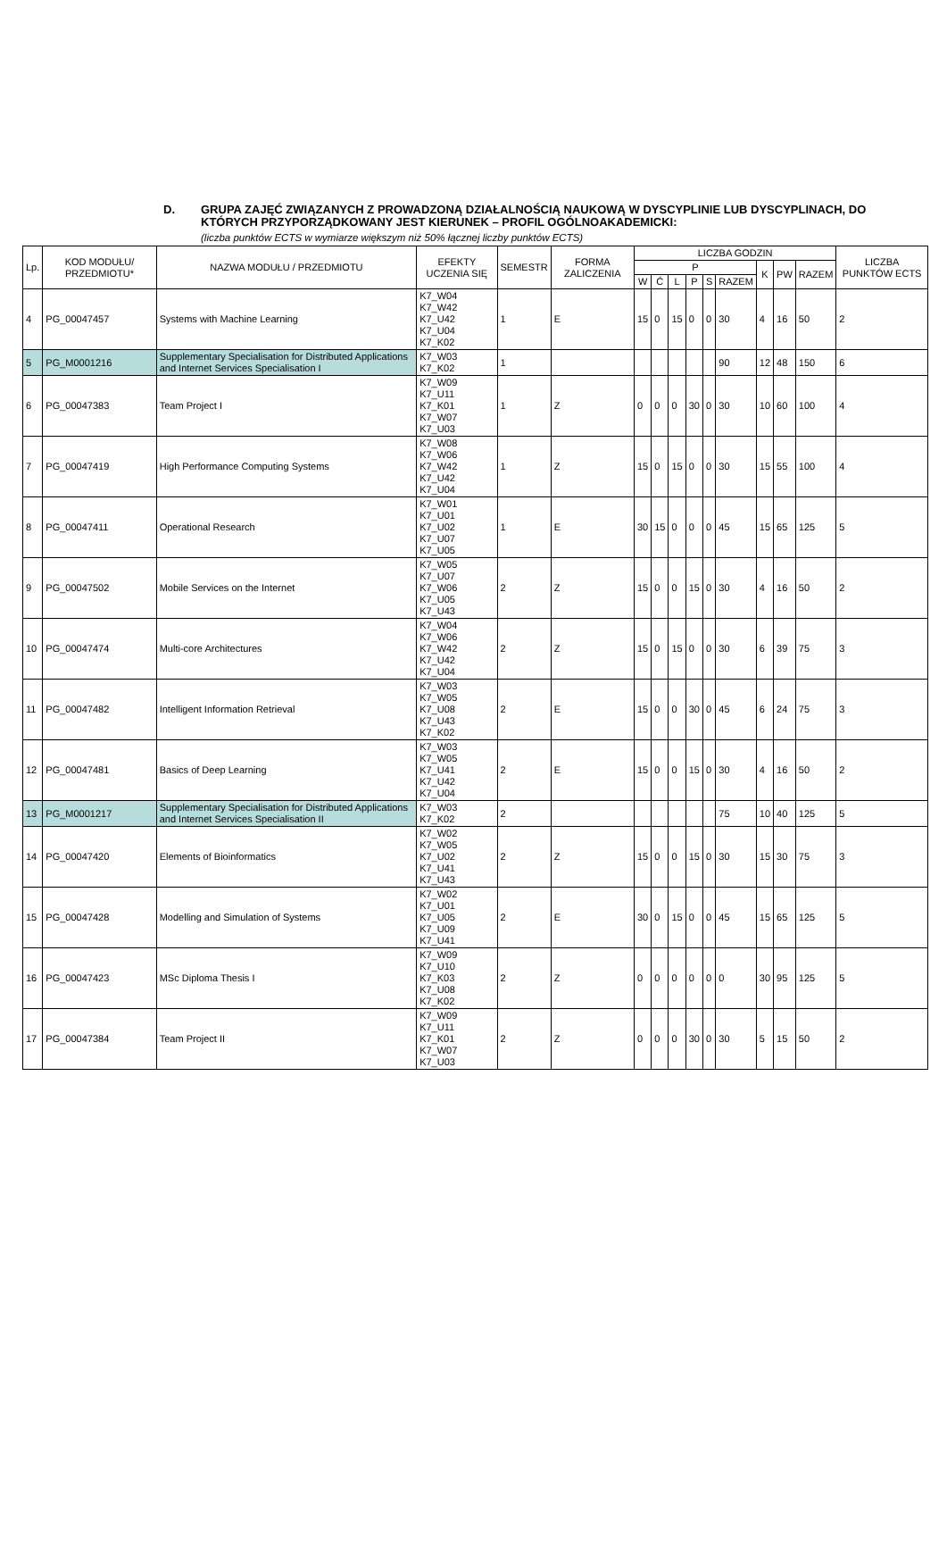D. GRUPA ZAJĘĆ ZWIĄZANYCH Z PROWADZONĄ DZIAŁALNOŚCIĄ NAUKOWĄ W DYSCYPLINIE LUB DYSCYPLINACH, DO KTÓRYCH PRZYPORZĄDKOWANY JEST KIERUNEK – PROFIL OGÓLNOAKADEMICKI:
(liczba punktów ECTS w wymiarze większym niż 50% łącznej liczby punktów ECTS)
| Lp. | KOD MODUŁU/ PRZEDMIOTU* | NAZWA MODUŁU / PRZEDMIOTU | EFEKTY UCZENIA SIĘ | SEMESTR | FORMA ZALICZENIA | LICZBA GODZIN | | | | | | | | | LICZBA PUNKTÓW ECTS |
| --- | --- | --- | --- | --- | --- | --- | --- | --- | --- | --- | --- | --- | --- | --- | --- |
| | | | | | | P | | | | | | K | PW | RAZEM | |
| | | | | | | W | Ć | L | P | S | RAZEM | | | | |
| 4 | PG_00047457 | Systems with Machine Learning | K7_W04 K7_W42 K7_U42 K7_U04 K7_K02 | 1 | E | 15 | 0 | 15 | 0 | 0 | 30 | 4 | 16 | 50 | 2 |
| 5 | PG_M0001216 | Supplementary Specialisation for Distributed Applications and Internet Services Specialisation I | K7_W03 K7_K02 | 1 | | | | | | | 90 | 12 | 48 | 150 | 6 |
| 6 | PG_00047383 | Team Project I | K7_W09 K7_U11 K7_K01 K7_W07 K7_U03 | 1 | Z | 0 | 0 | 0 | 30 | 0 | 30 | 10 | 60 | 100 | 4 |
| 7 | PG_00047419 | High Performance Computing Systems | K7_W08 K7_W06 K7_W42 K7_U42 K7_U04 | 1 | Z | 15 | 0 | 15 | 0 | 0 | 30 | 15 | 55 | 100 | 4 |
| 8 | PG_00047411 | Operational Research | K7_W01 K7_U01 K7_U02 K7_U07 K7_U05 | 1 | E | 30 | 15 | 0 | 0 | 0 | 45 | 15 | 65 | 125 | 5 |
| 9 | PG_00047502 | Mobile Services on the Internet | K7_W05 K7_U07 K7_W06 K7_U05 K7_U43 | 2 | Z | 15 | 0 | 0 | 15 | 0 | 30 | 4 | 16 | 50 | 2 |
| 10 | PG_00047474 | Multi-core Architectures | K7_W04 K7_W06 K7_W42 K7_U42 K7_U04 | 2 | Z | 15 | 0 | 15 | 0 | 0 | 30 | 6 | 39 | 75 | 3 |
| 11 | PG_00047482 | Intelligent Information Retrieval | K7_W03 K7_W05 K7_U08 K7_U43 K7_K02 | 2 | E | 15 | 0 | 0 | 30 | 0 | 45 | 6 | 24 | 75 | 3 |
| 12 | PG_00047481 | Basics of Deep Learning | K7_W03 K7_W05 K7_U41 K7_U42 K7_U04 | 2 | E | 15 | 0 | 0 | 15 | 0 | 30 | 4 | 16 | 50 | 2 |
| 13 | PG_M0001217 | Supplementary Specialisation for Distributed Applications and Internet Services Specialisation II | K7_W03 K7_K02 | 2 | | | | | | | 75 | 10 | 40 | 125 | 5 |
| 14 | PG_00047420 | Elements of Bioinformatics | K7_W02 K7_W05 K7_U02 K7_U41 K7_U43 | 2 | Z | 15 | 0 | 0 | 15 | 0 | 30 | 15 | 30 | 75 | 3 |
| 15 | PG_00047428 | Modelling and Simulation of Systems | K7_W02 K7_U01 K7_U05 K7_U09 K7_U41 | 2 | E | 30 | 0 | 15 | 0 | 0 | 45 | 15 | 65 | 125 | 5 |
| 16 | PG_00047423 | MSc Diploma Thesis I | K7_W09 K7_U10 K7_K03 K7_U08 K7_K02 | 2 | Z | 0 | 0 | 0 | 0 | 0 | 0 | 30 | 95 | 125 | 5 |
| 17 | PG_00047384 | Team Project II | K7_W09 K7_U11 K7_K01 K7_W07 K7_U03 | 2 | Z | 0 | 0 | 0 | 30 | 0 | 30 | 5 | 15 | 50 | 2 |